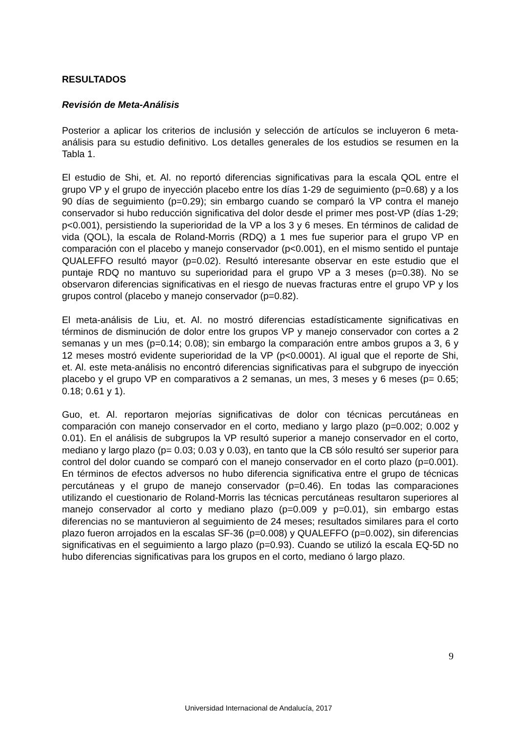RESULTADOS
Revisión de Meta-Análisis
Posterior a aplicar los criterios de inclusión y selección de artículos se incluyeron 6 meta-análisis para su estudio definitivo. Los detalles generales de los estudios se resumen en la Tabla 1.
El estudio de Shi, et. Al. no reportó diferencias significativas para la escala QOL entre el grupo VP y el grupo de inyección placebo entre los días 1-29 de seguimiento (p=0.68) y a los 90 días de seguimiento (p=0.29); sin embargo cuando se comparó la VP contra el manejo conservador si hubo reducción significativa del dolor desde el primer mes post-VP (días 1-29; p<0.001), persistiendo la superioridad de la VP a los 3 y 6 meses. En términos de calidad de vida (QOL), la escala de Roland-Morris (RDQ) a 1 mes fue superior para el grupo VP en comparación con el placebo y manejo conservador (p<0.001), en el mismo sentido el puntaje QUALEFFO resultó mayor (p=0.02). Resultó interesante observar en este estudio que el puntaje RDQ no mantuvo su superioridad para el grupo VP a 3 meses (p=0.38). No se observaron diferencias significativas en el riesgo de nuevas fracturas entre el grupo VP y los grupos control (placebo y manejo conservador (p=0.82).
El meta-análisis de Liu, et. Al. no mostró diferencias estadísticamente significativas en términos de disminución de dolor entre los grupos VP y manejo conservador con cortes a 2 semanas y un mes (p=0.14; 0.08); sin embargo la comparación entre ambos grupos a 3, 6 y 12 meses mostró evidente superioridad de la VP (p<0.0001). Al igual que el reporte de Shi, et. Al. este meta-análisis no encontró diferencias significativas para el subgrupo de inyección placebo y el grupo VP en comparativos a 2 semanas, un mes, 3 meses y 6 meses (p= 0.65; 0.18; 0.61 y 1).
Guo, et. Al. reportaron mejorías significativas de dolor con técnicas percutáneas en comparación con manejo conservador en el corto, mediano y largo plazo (p=0.002; 0.002 y 0.01). En el análisis de subgrupos la VP resultó superior a manejo conservador en el corto, mediano y largo plazo (p= 0.03; 0.03 y 0.03), en tanto que la CB sólo resultó ser superior para control del dolor cuando se comparó con el manejo conservador en el corto plazo (p=0.001). En términos de efectos adversos no hubo diferencia significativa entre el grupo de técnicas percutáneas y el grupo de manejo conservador (p=0.46). En todas las comparaciones utilizando el cuestionario de Roland-Morris las técnicas percutáneas resultaron superiores al manejo conservador al corto y mediano plazo (p=0.009 y p=0.01), sin embargo estas diferencias no se mantuvieron al seguimiento de 24 meses; resultados similares para el corto plazo fueron arrojados en la escalas SF-36 (p=0.008) y QUALEFFO (p=0.002), sin diferencias significativas en el seguimiento a largo plazo (p=0.93). Cuando se utilizó la escala EQ-5D no hubo diferencias significativas para los grupos en el corto, mediano ó largo plazo.
9
Universidad Internacional de Andalucía, 2017